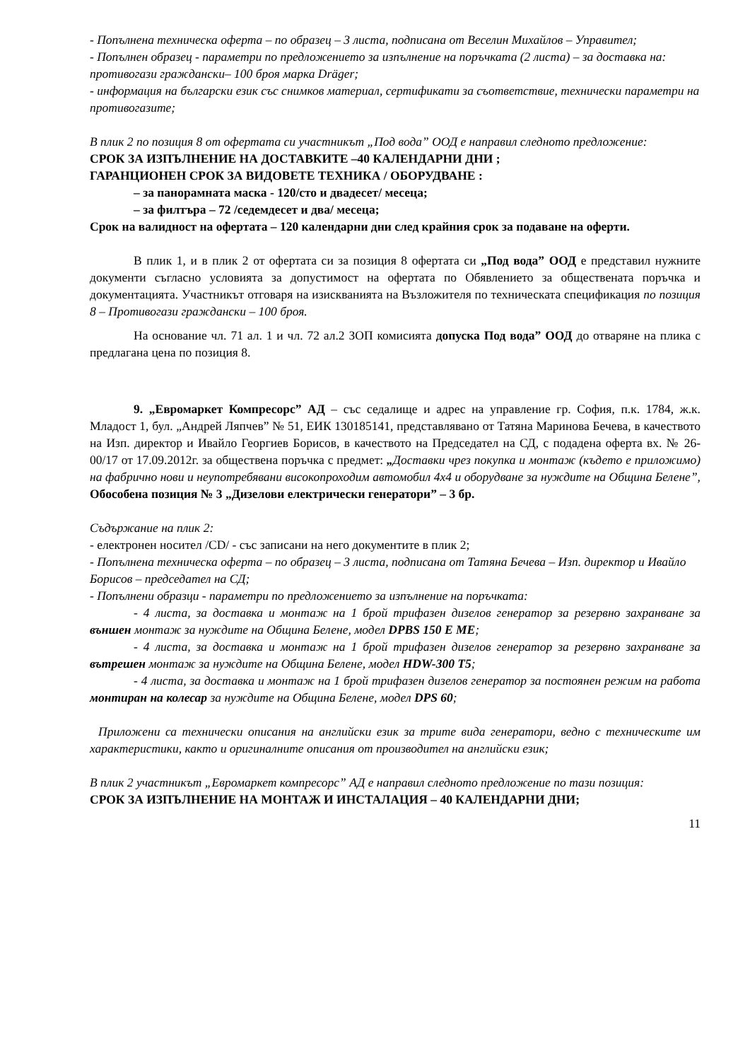- Попълнена техническа оферта – по образец – 3 листа, подписана от Веселин Михайлов – Управител;
- Попълнен образец - параметри по предложението за изпълнение на поръчката (2 листа) – за доставка на: противогази граждански– 100 броя марка Dräger;
- информация на български език със снимков материал, сертификати за съответствие, технически параметри на противогазите;
В плик 2 по позиция 8 от офертата си участникът „Под вода” ООД е направил следното предложение:
СРОК ЗА ИЗПЪЛНЕНИЕ НА ДОСТАВКИТЕ –40 КАЛЕНДАРНИ ДНИ ;
ГАРАНЦИОНЕН СРОК ЗА ВИДОВЕТЕ ТЕХНИКА / ОБОРУДВАНЕ :
– за панорамната маска - 120/сто и двадесет/ месеца;
– за филтъра – 72 /седемдесет и два/ месеца;
Срок на валидност на офертата – 120 календарни дни след крайния срок за подаване на оферти.
В плик 1, и в плик 2 от офертата си за позиция 8 офертата си „Под вода” ООД е представил нужните документи съгласно условията за допустимост на офертата по Обявлението за обществената поръчка и документацията. Участникът отговаря на изискванията на Възложителя по техническата спецификация по позиция 8 – Противогази граждански – 100 броя.
На основание чл. 71 ал. 1 и чл. 72 ал.2 ЗОП комисията допуска Под вода” ООД до отваряне на плика с предлагана цена по позиция 8.
9. „Евромаркет Компресорс” АД – със седалище и адрес на управление гр. София, п.к. 1784, ж.к. Младост 1, бул. „Андрей Ляпчев” № 51, ЕИК 130185141, представлявано от Татяна Маринова Бечева, в качеството на Изп. директор и Ивайло Георгиев Борисов, в качеството на Председател на СД, с подадена оферта вх. № 26-00/17 от 17.09.2012г. за обществена поръчка с предмет: „Доставки чрез покупка и монтаж (където е приложимо) на фабрично нови и неупотребявани високопроходим автомобил 4х4 и оборудване за нуждите на Община Белене”, Обособена позиция № 3 „Дизелови електрически генератори” – 3 бр.
Съдържание на плик 2:
- електронен носител /CD/ - със записани на него документите в плик 2;
- Попълнена техническа оферта – по образец – 3 листа, подписана от Татяна Бечева – Изп. директор и Ивайло Борисов – председател на СД;
- Попълнени образци - параметри по предложението за изпълнение на поръчката:
- 4 листа, за доставка и монтаж на 1 брой трифазен дизелов генератор за резервно захранване за външен монтаж за нуждите на Община Белене, модел DPBS 150 E ME;
- 4 листа, за доставка и монтаж на 1 брой трифазен дизелов генератор за резервно захранване за вътрешен монтаж за нуждите на Община Белене, модел HDW-300 T5;
- 4 листа, за доставка и монтаж на 1 брой трифазен дизелов генератор за постоянен режим на работа монтиран на колесар за нуждите на Община Белене, модел DPS 60;
Приложени са технически описания на английски език за трите вида генератори, ведно с техническите им характеристики, както и оригиналните описания от производител на английски език;
В плик 2 участникът „Евромаркет компресорс” АД е направил следното предложение по тази позиция:
СРОК ЗА ИЗПЪЛНЕНИЕ НА МОНТАЖ И ИНСТАЛАЦИЯ – 40 КАЛЕНДАРНИ ДНИ;
11